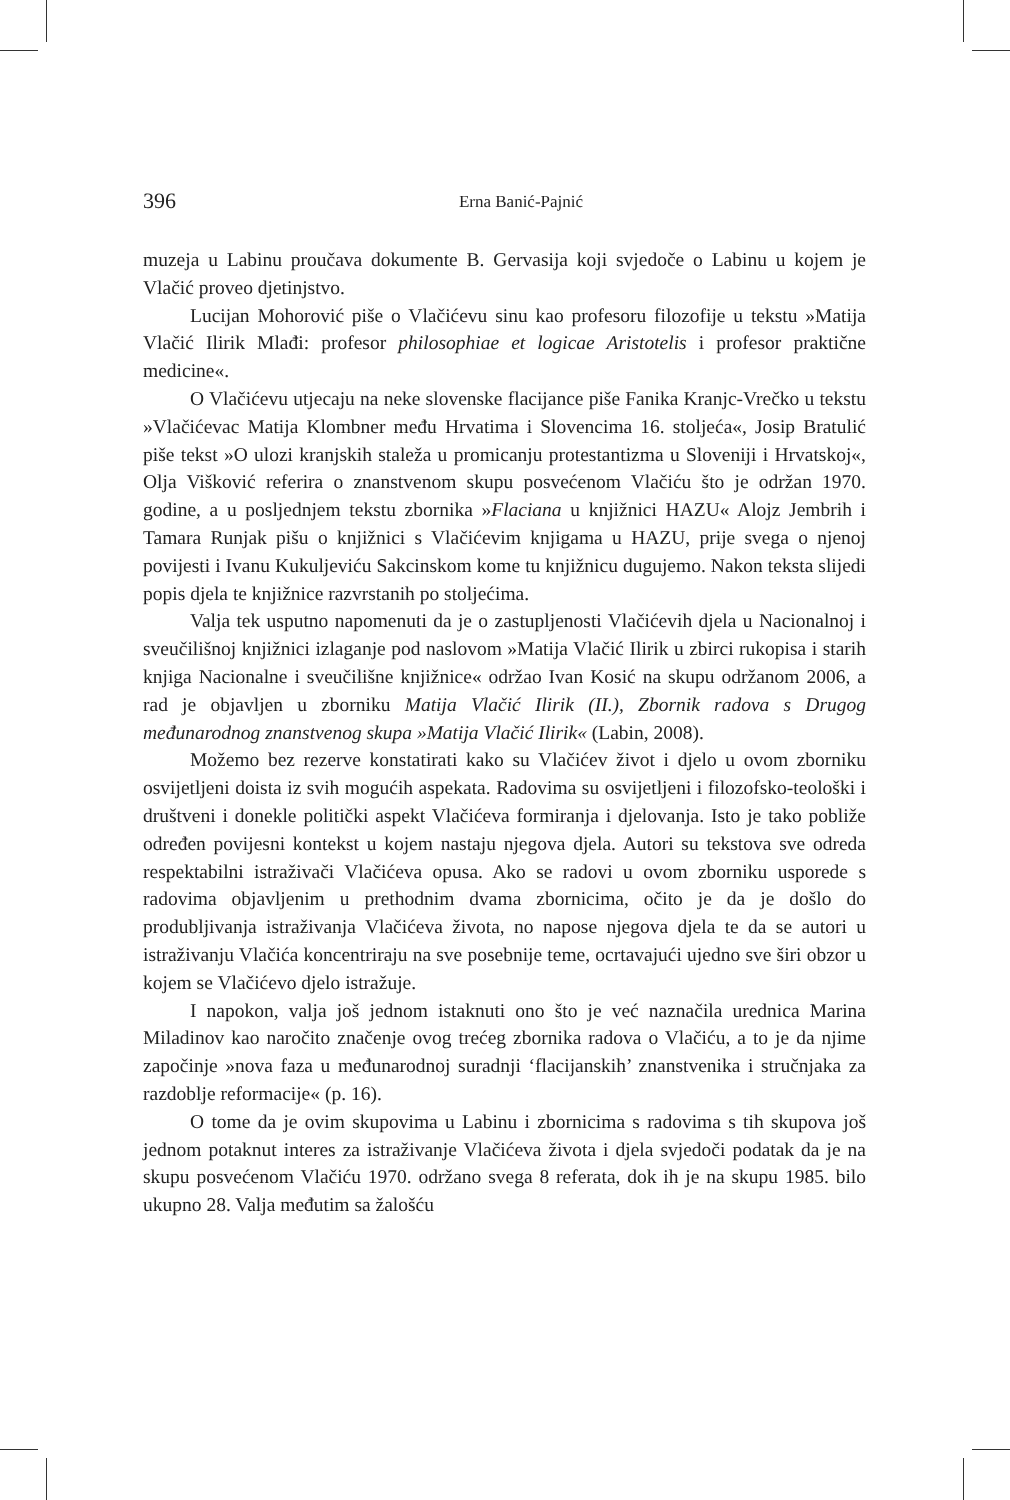396
Erna Banić-Pajnić
muzeja u Labinu proučava dokumente B. Gervasija koji svjedoče o Labinu u kojem je Vlačić proveo djetinjstvo.
Lucijan Mohorović piše o Vlačićevu sinu kao profesoru filozofije u tekstu »Matija Vlačić Ilirik Mlađi: profesor philosophiae et logicae Aristotelis i profesor praktične medicine«.
O Vlačićevu utjecaju na neke slovenske flacijance piše Fanika Kranjc-Vrečko u tekstu »Vlačićevac Matija Klombner među Hrvatima i Slovencima 16. stoljeća«, Josip Bratulić piše tekst »O ulozi kranjskih staleža u promicanju protestantizma u Sloveniji i Hrvatskoj«, Olja Višković referira o znanstvenom skupu posvećenom Vlačiću što je održan 1970. godine, a u posljednjem tekstu zbornika »Flaciana u knjižnici HAZU« Alojz Jembrih i Tamara Runjak pišu o knjižnici s Vlačićevim knjigama u HAZU, prije svega o njenoj povijesti i Ivanu Kukuljeviću Sakcinskom kome tu knjižnicu dugujemo. Nakon teksta slijedi popis djela te knjižnice razvrstanih po stoljećima.
Valja tek usputno napomenuti da je o zastupljenosti Vlačićevih djela u Nacionalnoj i sveučilišnoj knjižnici izlaganje pod naslovom »Matija Vlačić Ilirik u zbirci rukopisa i starih knjiga Nacionalne i sveučilišne knjižnice« održao Ivan Kosić na skupu održanom 2006, a rad je objavljen u zborniku Matija Vlačić Ilirik (II.), Zbornik radova s Drugog međunarodnog znanstvenog skupa »Matija Vlačić Ilirik« (Labin, 2008).
Možemo bez rezerve konstatirati kako su Vlačićev život i djelo u ovom zborniku osvijetljeni doista iz svih mogućih aspekata. Radovima su osvijetljeni i filozofsko-teološki i društveni i donekle politički aspekt Vlačićeva formiranja i djelovanja. Isto je tako pobliže određen povijesni kontekst u kojem nastaju njegova djela. Autori su tekstova sve odreda respektabilni istraživači Vlačićeva opusa. Ako se radovi u ovom zborniku usporede s radovima objavljenim u prethodnim dvama zbornicima, očito je da je došlo do produbljivanja istraživanja Vlačićeva života, no napose njegova djela te da se autori u istraživanju Vlačića koncentriraju na sve posebnije teme, ocrtavajući ujedno sve širi obzor u kojem se Vlačićevo djelo istražuje.
I napokon, valja još jednom istaknuti ono što je već naznačila urednica Marina Miladinov kao naročito značenje ovog trećeg zbornika radova o Vlačiću, a to je da njime započinje »nova faza u međunarodnoj suradnji ‘flacijanskih’ znanstvenika i stručnjaka za razdoblje reformacije« (p. 16).
O tome da je ovim skupovima u Labinu i zbornicima s radovima s tih skupova još jednom potaknut interes za istraživanje Vlačićeva života i djela svjedoči podatak da je na skupu posvećenom Vlačiću 1970. održano svega 8 referata, dok ih je na skupu 1985. bilo ukupno 28. Valja međutim sa žalošću